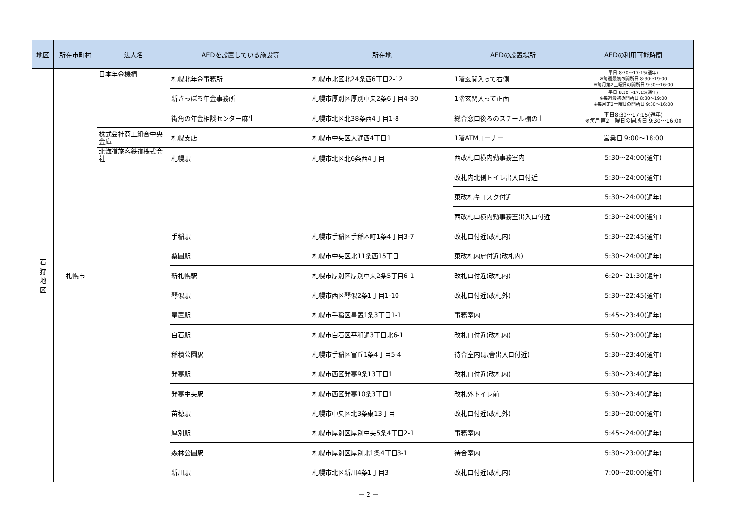| 地区 | 所在市町村 | 法人名 | AEDを設置している施設等 | 所在地 | AEDの設置場所 | AEDの利用可能時間 |
| --- | --- | --- | --- | --- | --- | --- |
| 石 狩 地 区 | 札幌市 | 日本年金機構 | 札幌北年金事務所 | 札幌市北区北24条西6丁目2-12 | 1階玄関入って右側 | 平日 8:30～17:15(通年) ※毎週最初の開所日 8:30～19:00 ※毎月第2土曜日の開所日 9:30～16:00 |
| | | | 新さっぽろ年金事務所 | 札幌市厚別区厚別中央2条6丁目4-30 | 1階玄関入って正面 | 平日 8:30～17:15(通年) ※毎週最初の開所日 8:30～19:00 ※毎月第2土曜日の開所日 9:30～16:00 |
| | | | 街角の年金相談センター麻生 | 札幌市北区北38条西4丁目1-8 | 総合窓口後ろのスチール棚の上 | 平日8:30～17:15(通年) ※毎月第2土曜日の開所日 9:30～16:00 |
| | | 株式会社商工組合中央金庫 | 札幌支店 | 札幌市中央区大通西4丁目1 | 1階ATMコーナー | 営業日 9:00～18:00 |
| | | 北海道旅客鉄道株式会社 | 札幌駅 | 札幌市北区北6条西4丁目 | 西改札口横内勤事務室内 | 5:30～24:00(通年) |
| | | | | | 改札内北側トイレ出入口付近 | 5:30～24:00(通年) |
| | | | | | 東改札キヨスク付近 | 5:30～24:00(通年) |
| | | | | | 西改札口横内勤事務室出入口付近 | 5:30～24:00(通年) |
| | | | 手稲駅 | 札幌市手稲区手稲本町1条4丁目3-7 | 改札口付近(改札内) | 5:30～22:45(通年) |
| | | | 桑園駅 | 札幌市中央区北11条西15丁目 | 東改札内扉付近(改札内) | 5:30～24:00(通年) |
| | | | 新札幌駅 | 札幌市厚別区厚別中央2条5丁目6-1 | 改札口付近(改札内) | 6:20～21:30(通年) |
| | | | 琴似駅 | 札幌市西区琴似2条1丁目1-10 | 改札口付近(改札外) | 5:30～22:45(通年) |
| | | | 星置駅 | 札幌市手稲区星置1条3丁目1-1 | 事務室内 | 5:45～23:40(通年) |
| | | | 白石駅 | 札幌市白石区平和通3丁目北6-1 | 改札口付近(改札内) | 5:50～23:00(通年) |
| | | | 稲積公園駅 | 札幌市手稲区富丘1条4丁目5-4 | 待合室内(駅舎出入口付近) | 5:30～23:40(通年) |
| | | | 発寒駅 | 札幌市西区発寒9条13丁目1 | 改札口付近(改札内) | 5:30～23:40(通年) |
| | | | 発寒中央駅 | 札幌市西区発寒10条3丁目1 | 改札外トイレ前 | 5:30～23:40(通年) |
| | | | 苗穂駅 | 札幌市中央区北3条東13丁目 | 改札口付近(改札外) | 5:30～20:00(通年) |
| | | | 厚別駅 | 札幌市厚別区厚別中央5条4丁目2-1 | 事務室内 | 5:45～24:00(通年) |
| | | | 森林公園駅 | 札幌市厚別区厚別北1条4丁目3-1 | 待合室内 | 5:30～23:00(通年) |
| | | | 新川駅 | 札幌市北区新川4条1丁目3 | 改札口付近(改札内) | 7:00～20:00(通年) |
－ 2 －